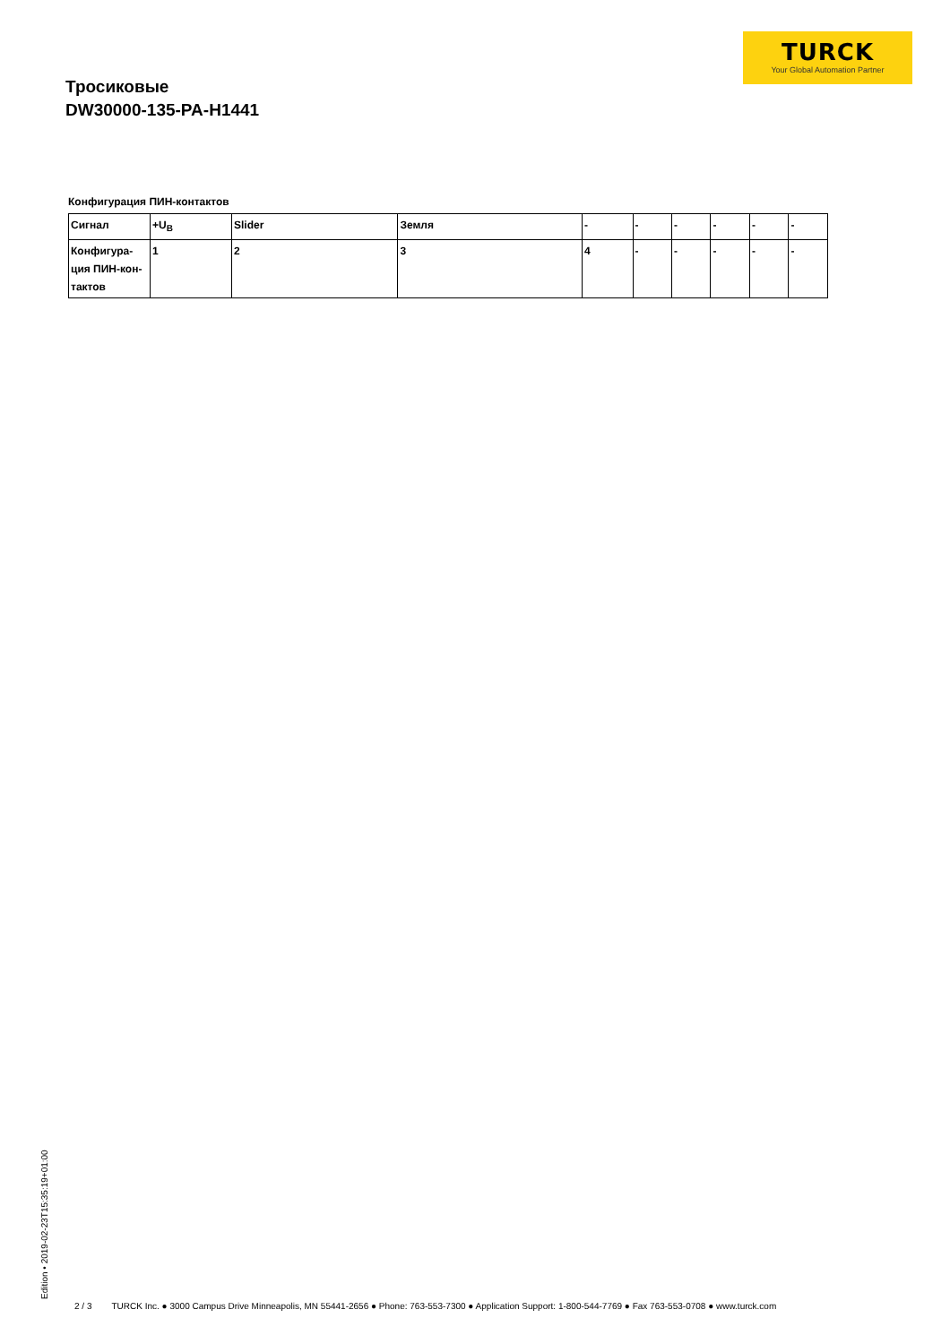TURCK
Your Global Automation Partner
Тросиковые
DW30000-135-PA-H1441
Конфигурация ПИН-контактов
| Сигнал | +U<sub>B</sub> | Slider | Земля | - | - | - | - | - | - |
| Конфигура- ция ПИН-кон- тактов | 1 | 2 | 3 | 4 | - | - | - | - | - |
Edition • 2019-02-23T15:35:19+01:00
2 / 3 TURCK Inc. ● 3000 Campus Drive Minneapolis, MN 55441-2656 ● Phone: 763-553-7300 ● Application Support: 1-800-544-7769 ● Fax 763-553-0708 ● www.turck.com